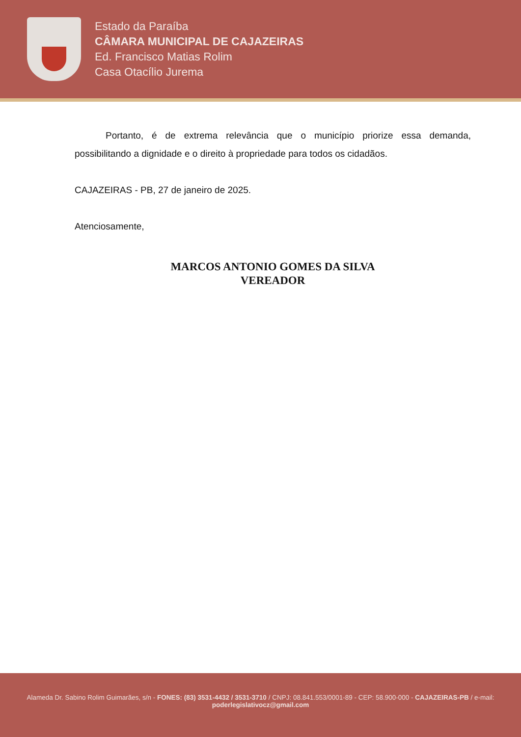Estado da Paraíba
CÂMARA MUNICIPAL DE CAJAZEIRAS
Ed. Francisco Matias Rolim
Casa Otacílio Jurema
Portanto, é de extrema relevância que o município priorize essa demanda, possibilitando a dignidade e o direito à propriedade para todos os cidadãos.
CAJAZEIRAS - PB, 27 de janeiro de 2025.
Atenciosamente,
MARCOS ANTONIO GOMES DA SILVA
VEREADOR
Alameda Dr. Sabino Rolim Guimarães, s/n - FONES: (83) 3531-4432 / 3531-3710 / CNPJ: 08.841.553/0001-89 - CEP: 58.900-000 - CAJAZEIRAS-PB / e-mail: poderlegislativocz@gmail.com